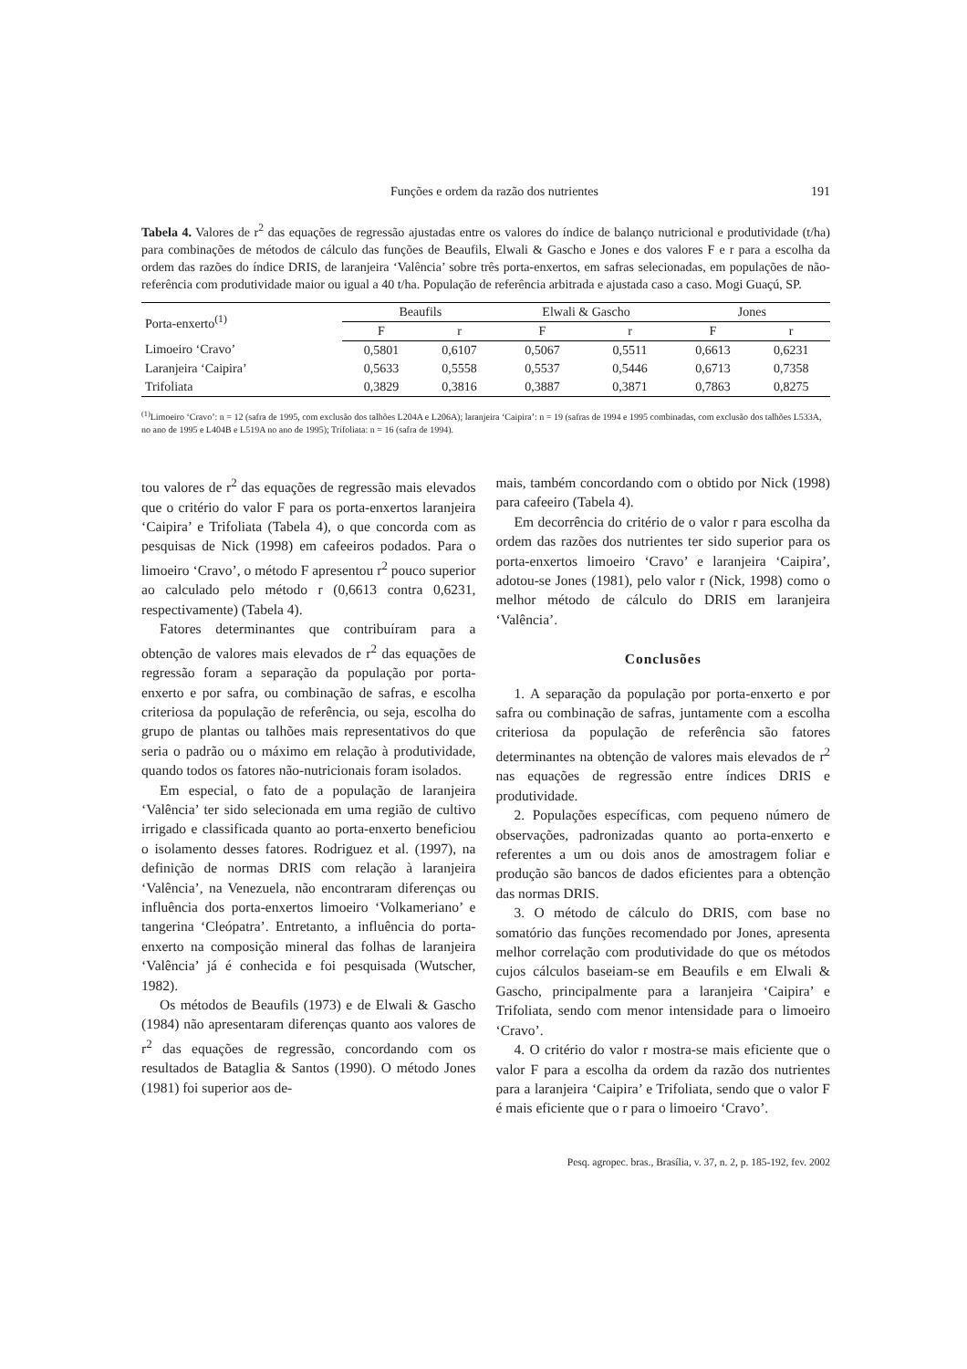Funções e ordem da razão dos nutrientes 191
Tabela 4. Valores de r<sup>2</sup> das equações de regressão ajustadas entre os valores do índice de balanço nutricional e produtividade (t/ha) para combinações de métodos de cálculo das funções de Beaufils, Elwali & Gascho e Jones e dos valores F e r para a escolha da ordem das razões do índice DRIS, de laranjeira ‘Valência’ sobre três porta-enxertos, em safras selecionadas, em populações de não-referência com produtividade maior ou igual a 40 t/ha. População de referência arbitrada e ajustada caso a caso. Mogi Guaçú, SP.
| Porta-enxerto<sup>(1)</sup> | Beaufils | | Elwali & Gascho | | Jones | |
| --- | --- | --- | --- | --- | --- | --- |
| | F | r | F | r | F | r |
| Limoeiro ‘Cravo’ | 0,5801 | 0,6107 | 0,5067 | 0,5511 | 0,6613 | 0,6231 |
| Laranjeira ‘Caipira’ | 0,5633 | 0,5558 | 0,5537 | 0,5446 | 0,6713 | 0,7358 |
| Trifoliata | 0,3829 | 0,3816 | 0,3887 | 0,3871 | 0,7863 | 0,8275 |
<sup>(1)</sup> Limoeiro ‘Cravo’: n = 12 (safra de 1995, com exclusão dos talhões L204A e L206A); laranjeira ‘Caipira’: n = 19 (safras de 1994 e 1995 combinadas, com exclusão dos talhões L533A, no ano de 1995 e L404B e L519A no ano de 1995); Trifoliata: n = 16 (safra de 1994).
tou valores de r<sup>2</sup> das equações de regressão mais elevados que o critério do valor F para os porta-enxertos laranjeira ‘Caipira’ e Trifoliata (Tabela 4), o que concorda com as pesquisas de Nick (1998) em cafeeiros podados. Para o limoeiro ‘Cravo’, o método F apresentou r<sup>2</sup> pouco superior ao calculado pelo método r (0,6613 contra 0,6231, respectivamente) (Tabela 4).
Fatores determinantes que contribuíram para a obtenção de valores mais elevados de r<sup>2</sup> das equações de regressão foram a separação da população por porta-enxerto e por safra, ou combinação de safras, e escolha criteriosa da população de referência, ou seja, escolha do grupo de plantas ou talhões mais representativos do que seria o padrão ou o máximo em relação à produtividade, quando todos os fatores não-nutricionais foram isolados.
Em especial, o fato de a população de laranjeira ‘Valência’ ter sido selecionada em uma região de cultivo irrigado e classificada quanto ao porta-enxerto beneficiou o isolamento desses fatores. Rodriguez et al. (1997), na definição de normas DRIS com relação à laranjeira ‘Valência’, na Venezuela, não encontraram diferenças ou influência dos porta-enxertos limoeiro ‘Volkameriano’ e tangerina ‘Cleópatra’. Entretanto, a influência do porta-enxerto na composição mineral das folhas de laranjeira ‘Valência’ já é conhecida e foi pesquisada (Wutscher, 1982).
Os métodos de Beaufils (1973) e de Elwali & Gascho (1984) não apresentaram diferenças quanto aos valores de r<sup>2</sup> das equações de regressão, concordando com os resultados de Bataglia & Santos (1990). O método Jones (1981) foi superior aos de-
mais, também concordando com o obtido por Nick (1998) para cafeeiro (Tabela 4).
Em decorrência do critério de o valor r para escolha da ordem das razões dos nutrientes ter sido superior para os porta-enxertos limoeiro ‘Cravo’ e laranjeira ‘Caipira’, adotou-se Jones (1981), pelo valor r (Nick, 1998) como o melhor método de cálculo do DRIS em laranjeira ‘Valência’.
Conclusões
1. A separação da população por porta-enxerto e por safra ou combinação de safras, juntamente com a escolha criteriosa da população de referência são fatores determinantes na obtenção de valores mais elevados de r<sup>2</sup> nas equações de regressão entre índices DRIS e produtividade.
2. Populações específicas, com pequeno número de observações, padronizadas quanto ao porta-enxerto e referentes a um ou dois anos de amostragem foliar e produção são bancos de dados eficientes para a obtenção das normas DRIS.
3. O método de cálculo do DRIS, com base no somatório das funções recomendado por Jones, apresenta melhor correlação com produtividade do que os métodos cujos cálculos baseiam-se em Beaufils e em Elwali & Gascho, principalmente para a laranjeira ‘Caipira’ e Trifoliata, sendo com menor intensidade para o limoeiro ‘Cravo’.
4. O critério do valor r mostra-se mais eficiente que o valor F para a escolha da ordem da razão dos nutrientes para a laranjeira ‘Caipira’ e Trifoliata, sendo que o valor F é mais eficiente que o r para o limoeiro ‘Cravo’.
Pesq. agropec. bras., Brasília, v. 37, n. 2, p. 185-192, fev. 2002